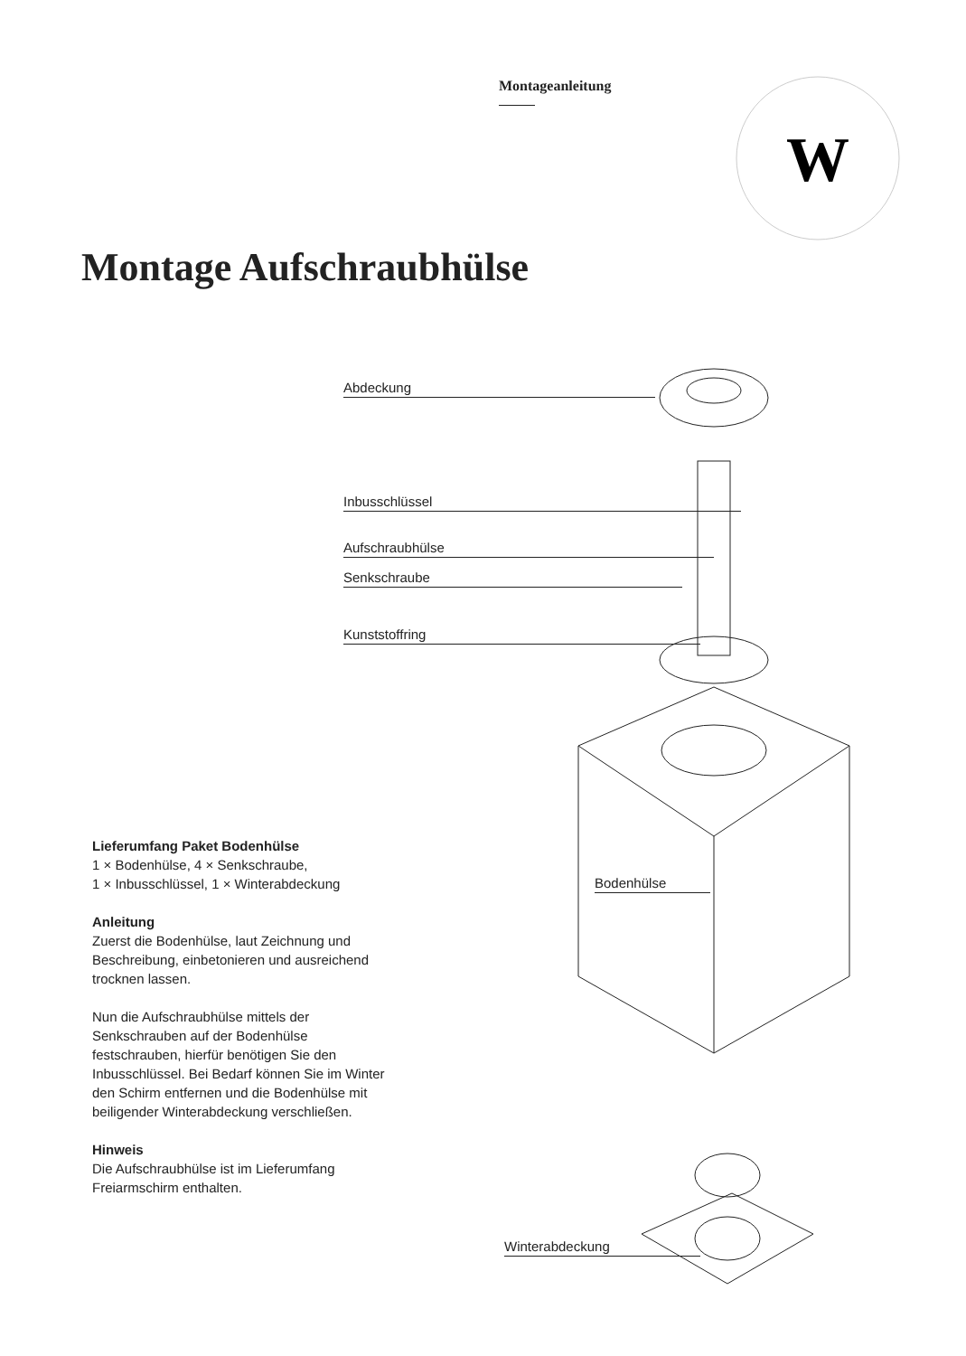W
Montageanleitung
Montage Aufschraubhülse
Abdeckung
Inbusschlüssel
Aufschraubhülse
Senkschraube
Kunststoffring
Bodenhülse
Winterabdeckung
Lieferumfang Paket Bodenhülse
1 × Bodenhülse, 4 × Senkschraube,
1 × Inbusschlüssel, 1 × Winterabdeckung
Anleitung
Zuerst die Bodenhülse, laut Zeichnung und Beschreibung, einbetonieren und ausreichend trocknen lassen.
Nun die Aufschraubhülse mittels der Senkschrauben auf der Bodenhülse festschrauben, hierfür benötigen Sie den Inbusschlüssel. Bei Bedarf können Sie im Winter den Schirm entfernen und die Bodenhülse mit beiligender Winterabdeckung verschließen.
Hinweis
Die Aufschraubhülse ist im Lieferumfang Freiarmschirm enthalten.